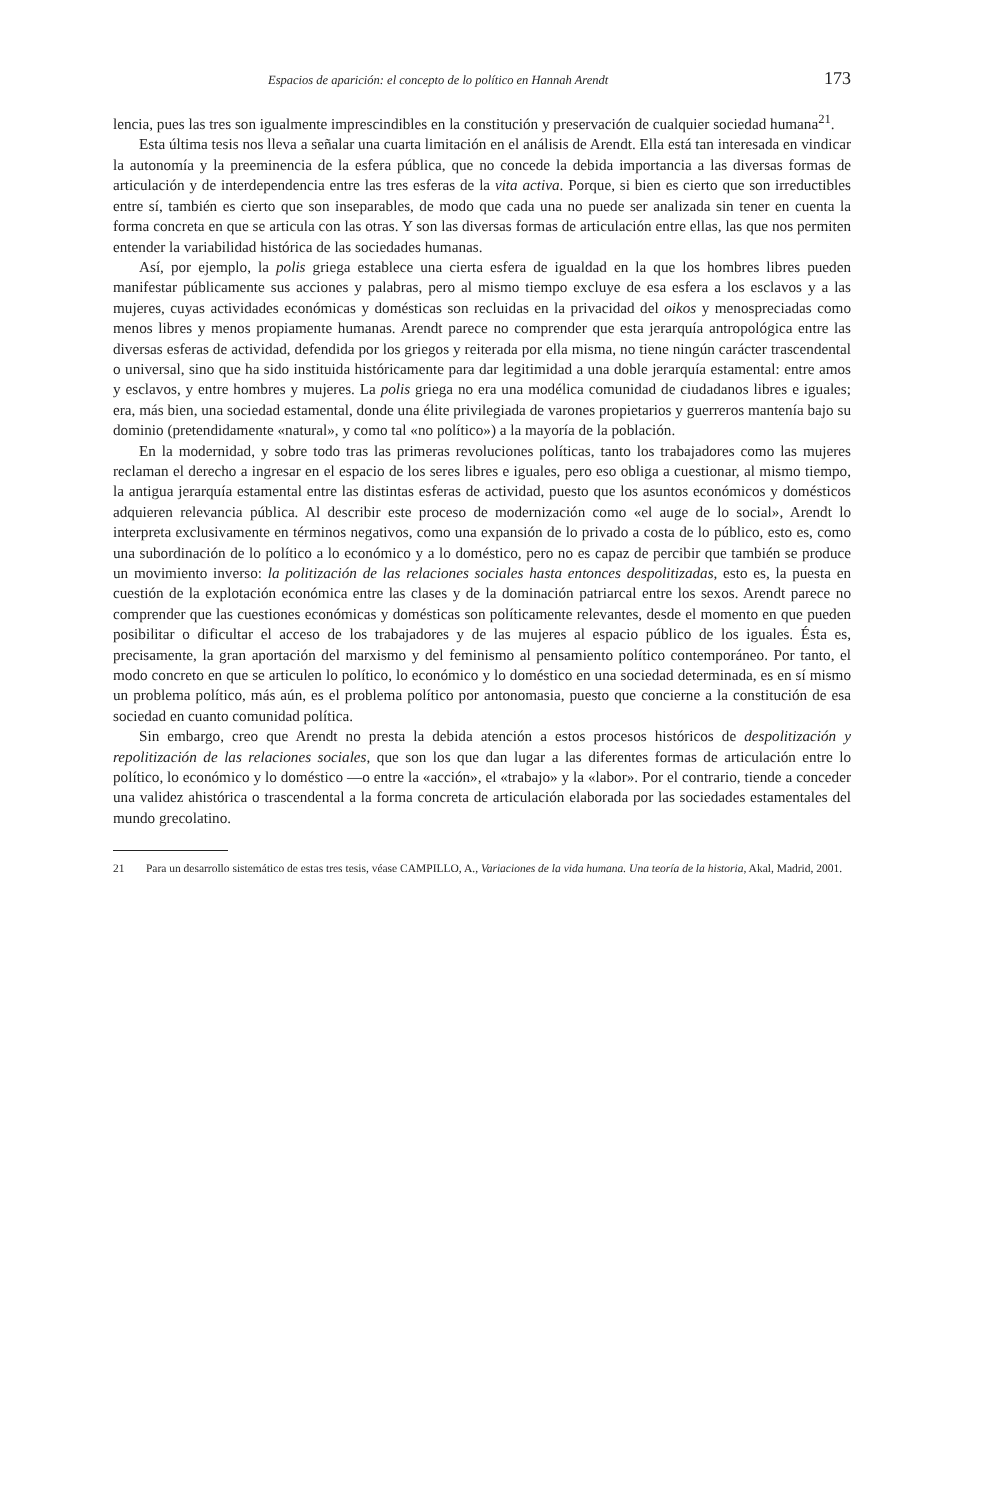Espacios de aparición: el concepto de lo político en Hannah Arendt 173
lencia, pues las tres son igualmente imprescindibles en la constitución y preservación de cualquier sociedad humana<sup>21</sup>.
Esta última tesis nos lleva a señalar una cuarta limitación en el análisis de Arendt. Ella está tan interesada en vindicar la autonomía y la preeminencia de la esfera pública, que no concede la debida importancia a las diversas formas de articulación y de interdependencia entre las tres esferas de la vita activa. Porque, si bien es cierto que son irreductibles entre sí, también es cierto que son inseparables, de modo que cada una no puede ser analizada sin tener en cuenta la forma concreta en que se articula con las otras. Y son las diversas formas de articulación entre ellas, las que nos permiten entender la variabilidad histórica de las sociedades humanas.
Así, por ejemplo, la polis griega establece una cierta esfera de igualdad en la que los hombres libres pueden manifestar públicamente sus acciones y palabras, pero al mismo tiempo excluye de esa esfera a los esclavos y a las mujeres, cuyas actividades económicas y domésticas son recluidas en la privacidad del oikos y menospreciadas como menos libres y menos propiamente humanas. Arendt parece no comprender que esta jerarquía antropológica entre las diversas esferas de actividad, defendida por los griegos y reiterada por ella misma, no tiene ningún carácter trascendental o universal, sino que ha sido instituida históricamente para dar legitimidad a una doble jerarquía estamental: entre amos y esclavos, y entre hombres y mujeres. La polis griega no era una modélica comunidad de ciudadanos libres e iguales; era, más bien, una sociedad estamental, donde una élite privilegiada de varones propietarios y guerreros mantenía bajo su dominio (pretendidamente «natural», y como tal «no político») a la mayoría de la población.
En la modernidad, y sobre todo tras las primeras revoluciones políticas, tanto los trabajadores como las mujeres reclaman el derecho a ingresar en el espacio de los seres libres e iguales, pero eso obliga a cuestionar, al mismo tiempo, la antigua jerarquía estamental entre las distintas esferas de actividad, puesto que los asuntos económicos y domésticos adquieren relevancia pública. Al describir este proceso de modernización como «el auge de lo social», Arendt lo interpreta exclusivamente en términos negativos, como una expansión de lo privado a costa de lo público, esto es, como una subordinación de lo político a lo económico y a lo doméstico, pero no es capaz de percibir que también se produce un movimiento inverso: la politización de las relaciones sociales hasta entonces despolitizadas, esto es, la puesta en cuestión de la explotación económica entre las clases y de la dominación patriarcal entre los sexos. Arendt parece no comprender que las cuestiones económicas y domésticas son políticamente relevantes, desde el momento en que pueden posibilitar o dificultar el acceso de los trabajadores y de las mujeres al espacio público de los iguales. Ésta es, precisamente, la gran aportación del marxismo y del feminismo al pensamiento político contemporáneo. Por tanto, el modo concreto en que se articulen lo político, lo económico y lo doméstico en una sociedad determinada, es en sí mismo un problema político, más aún, es el problema político por antonomasia, puesto que concierne a la constitución de esa sociedad en cuanto comunidad política.
Sin embargo, creo que Arendt no presta la debida atención a estos procesos históricos de despolitización y repolitización de las relaciones sociales, que son los que dan lugar a las diferentes formas de articulación entre lo político, lo económico y lo doméstico —o entre la «acción», el «trabajo» y la «labor». Por el contrario, tiende a conceder una validez ahistórica o trascendental a la forma concreta de articulación elaborada por las sociedades estamentales del mundo grecolatino.
21 Para un desarrollo sistemático de estas tres tesis, véase CAMPILLO, A., Variaciones de la vida humana. Una teoría de la historia, Akal, Madrid, 2001.